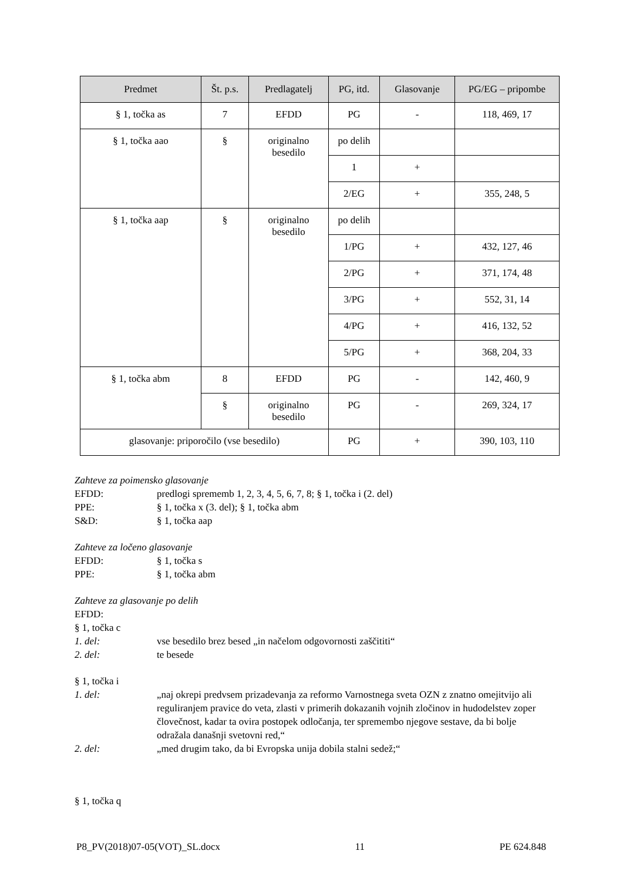| Predmet | Št. p.s. | Predlagatelj | PG, itd. | Glasovanje | PG/EG – pripombe |
| --- | --- | --- | --- | --- | --- |
| § 1, točka as | 7 | EFDD | PG | - | 118, 469, 17 |
| § 1, točka aao | § | originalno besedilo | po delih | | |
| | | | 1 | + | |
| | | | 2/EG | + | 355, 248, 5 |
| § 1, točka aap | § | originalno besedilo | po delih | | |
| | | | 1/PG | + | 432, 127, 46 |
| | | | 2/PG | + | 371, 174, 48 |
| | | | 3/PG | + | 552, 31, 14 |
| | | | 4/PG | + | 416, 132, 52 |
| | | | 5/PG | + | 368, 204, 33 |
| § 1, točka abm | 8 | EFDD | PG | - | 142, 460, 9 |
| | § | originalno besedilo | PG | - | 269, 324, 17 |
| glasovanje: priporočilo (vse besedilo) | | | PG | + | 390, 103, 110 |
Zahteve za poimensko glasovanje
EFDD: predlogi sprememb 1, 2, 3, 4, 5, 6, 7, 8; § 1, točka i (2. del)
PPE: § 1, točka x (3. del); § 1, točka abm
S&D: § 1, točka aap
Zahteve za ločeno glasovanje
EFDD: § 1, točka s
PPE: § 1, točka abm
Zahteve za glasovanje po delih
EFDD:
§ 1, točka c
1. del: vse besedilo brez besed „in načelom odgovornosti zaščititi“
2. del: te besede
§ 1, točka i
1. del: „naj okrepi predvsem prizadevanja za reformo Varnostnega sveta OZN z znatno omejitvijo ali reguliranjem pravice do veta, zlasti v primerih dokazanih vojnih zločinov in hudodelstev zoper človečnost, kadar ta ovira postopek odločanja, ter spremembo njegove sestave, da bi bolje odražala današnji svetovni red,“
2. del: „med drugim tako, da bi Evropska unija dobila stalni sedež;“
§ 1, točka q
P8_PV(2018)07-05(VOT)_SL.docx 11 PE 624.848